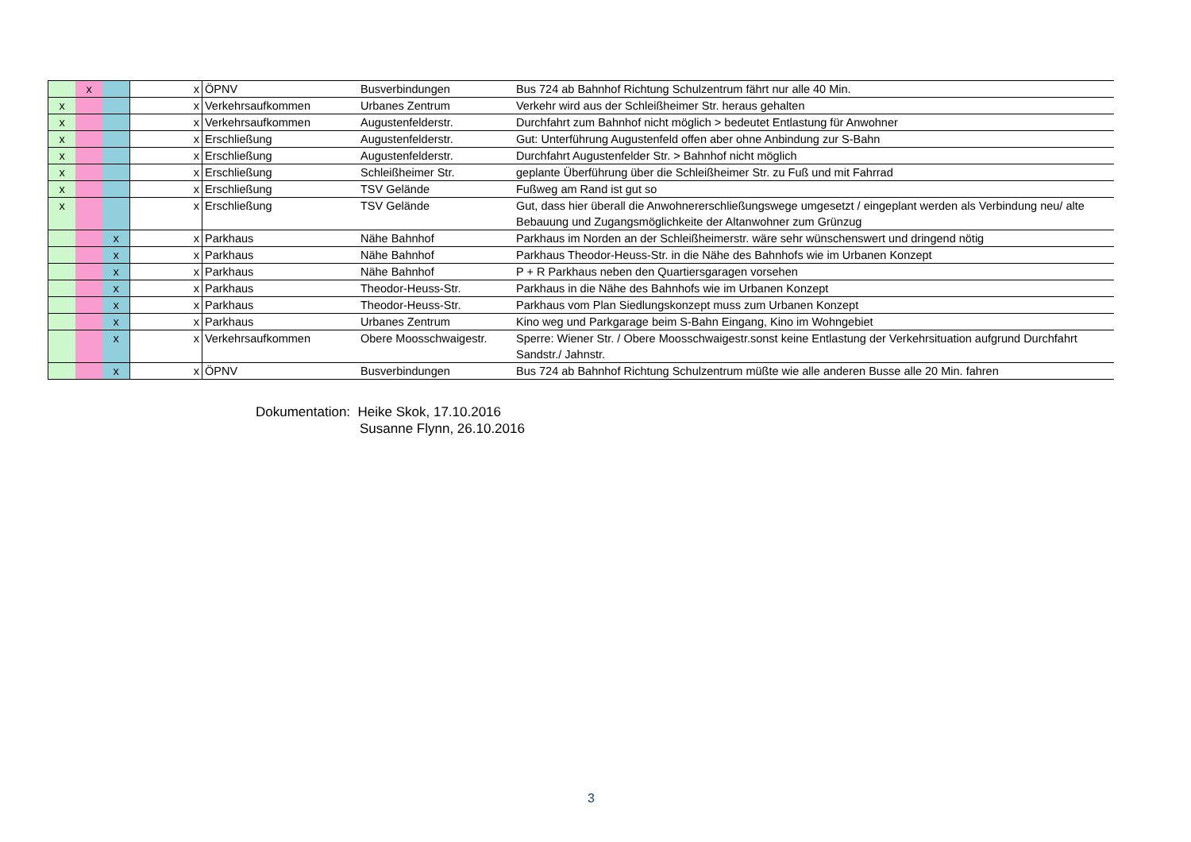| | x | | x | ÖPNV | Busverbindungen | Bus 724 ab Bahnhof Richtung Schulzentrum fährt nur alle 40 Min. |
| x | | | x | Verkehrsaufkommen | Urbanes Zentrum | Verkehr wird aus der Schleißheimer Str. heraus gehalten |
| x | | | x | Verkehrsaufkommen | Augustenfelderstr. | Durchfahrt zum Bahnhof nicht möglich > bedeutet Entlastung für Anwohner |
| x | | | x | Erschließung | Augustenfelderstr. | Gut: Unterführung Augustenfeld offen aber ohne Anbindung zur S-Bahn |
| x | | | x | Erschließung | Augustenfelderstr. | Durchfahrt Augustenfelder Str. > Bahnhof nicht möglich |
| x | | | x | Erschließung | Schleißheimer Str. | geplante Überführung über die Schleißheimer Str. zu Fuß und mit Fahrrad |
| x | | | x | Erschließung | TSV Gelände | Fußweg am Rand ist gut so |
| x | | | x | Erschließung | TSV Gelände | Gut, dass hier überall die Anwohnererschließungswege umgesetzt / eingeplant werden als Verbindung neu/ alte Bebauung und Zugangsmöglichkeite der Altanwohner zum Grünzug |
| | | x | x | Parkhaus | Nähe Bahnhof | Parkhaus im Norden an der Schleißheimerstr. wäre sehr wünschenswert und dringend nötig |
| | | x | x | Parkhaus | Nähe Bahnhof | Parkhaus Theodor-Heuss-Str. in die Nähe des Bahnhofs wie im Urbanen Konzept |
| | | x | x | Parkhaus | Nähe Bahnhof | P + R Parkhaus neben den Quartiersgaragen vorsehen |
| | | x | x | Parkhaus | Theodor-Heuss-Str. | Parkhaus in die Nähe des Bahnhofs wie im Urbanen Konzept |
| | | x | x | Parkhaus | Theodor-Heuss-Str. | Parkhaus vom Plan Siedlungskonzept muss zum Urbanen Konzept |
| | | x | x | Parkhaus | Urbanes Zentrum | Kino weg und Parkgarage beim S-Bahn Eingang, Kino im Wohngebiet |
| | | x | x | Verkehrsaufkommen | Obere Moosschwaigestr. | Sperre: Wiener Str. / Obere Moosschwaigestr.sonst keine Entlastung der Verkehrsituation aufgrund Durchfahrt Sandstr./ Jahnstr. |
| | | x | x | ÖPNV | Busverbindungen | Bus 724 ab Bahnhof Richtung Schulzentrum müßte wie alle anderen Busse alle 20 Min. fahren |
Dokumentation: Heike Skok, 17.10.2016
Susanne Flynn, 26.10.2016
3